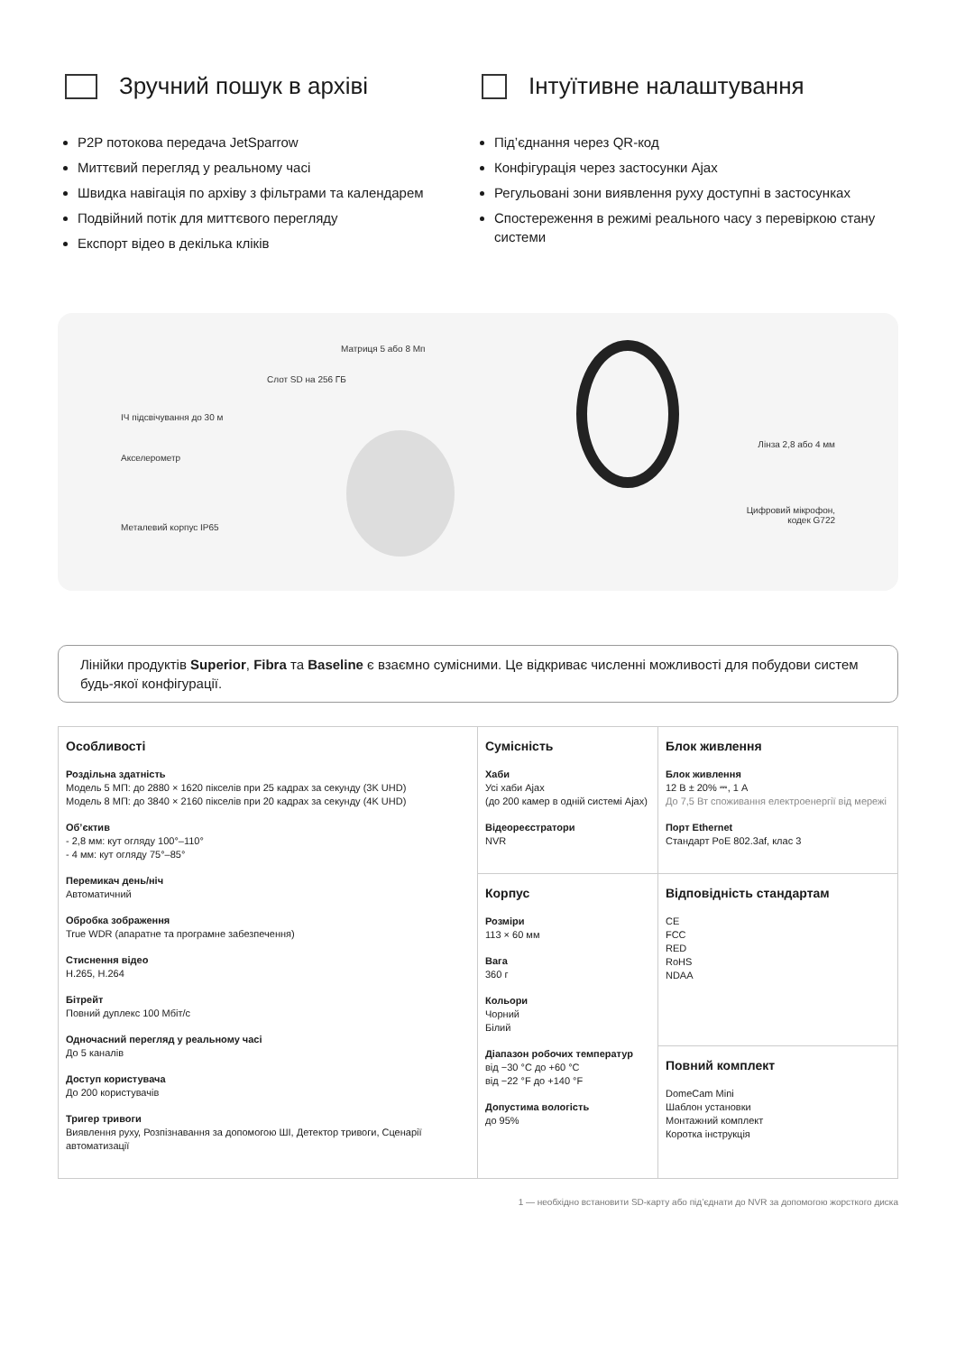Зручний пошук в архіві
P2P потокова передача JetSparrow
Миттєвий перегляд у реальному часі
Швидка навігація по архіву з фільтрами та календарем
Подвійний потік для миттєвого перегляду
Експорт відео в декілька кліків
Інтуїтивне налаштування
Під’єднання через QR-код
Конфігурація через застосунки Ajax
Регульовані зони виявлення руху доступні в застосунках
Спостереження в режимі реального часу з перевіркою стану системи
Матриця 5 або 8 Мп
Слот SD на 256 ГБ
ІЧ підсвічування до 30 м
Акселерометр
Металевий корпус IP65
Лінза 2,8 або 4 мм
Цифровий мікрофон,
кодек G722
Лінійки продуктів Superior, Fibra та Baseline є взаємно сумісними. Це відкриває численні можливості для побудови систем будь-якої конфігурації.
| Особливості Роздільна здатність Модель 5 МП: до 2880 × 1620 пікселів при 25 кадрах за секунду (3K UHD) Модель 8 МП: до 3840 × 2160 пікселів при 20 кадрах за секунду (4K UHD) Об’єктив - 2,8 мм: кут огляду 100°–110° - 4 мм: кут огляду 75°–85° Перемикач день/ніч Автоматичний Обробка зображення True WDR (апаратне та програмне забезпечення) Стиснення відео H.265, H.264 Бітрейт Повний дуплекс 100 Мбіт/с Одночасний перегляд у реальному часі До 5 каналів Доступ користувача До 200 користувачів Тригер тривоги Виявлення руху, Розпізнавання за допомогою ШІ, Детектор тривоги, Сценарії автоматизації | Сумісність Хаби Усі хаби Ajax (до 200 камер в одній системі Ajax) Відеореєстратори NVR | Блок живлення Блок живлення 12 В ± 20% ⎓, 1 А До 7,5 Вт споживання електроенергії від мережі Порт Ethernet Стандарт PoE 802.3af, клас 3 |
| | Корпус Розміри 113 × 60 мм Вага 360 г Кольори Чорний Білий Діапазон робочих температур від −30 °C до +60 °C від −22 °F до +140 °F Допустима вологість до 95% | Відповідність стандартам CE FCC RED RoHS NDAA |
| | | Повний комплект DomeCam Mini Шаблон установки Монтажний комплект Коротка інструкція |
1 — необхідно встановити SD-карту або під’єднати до NVR за допомогою жорсткого диска